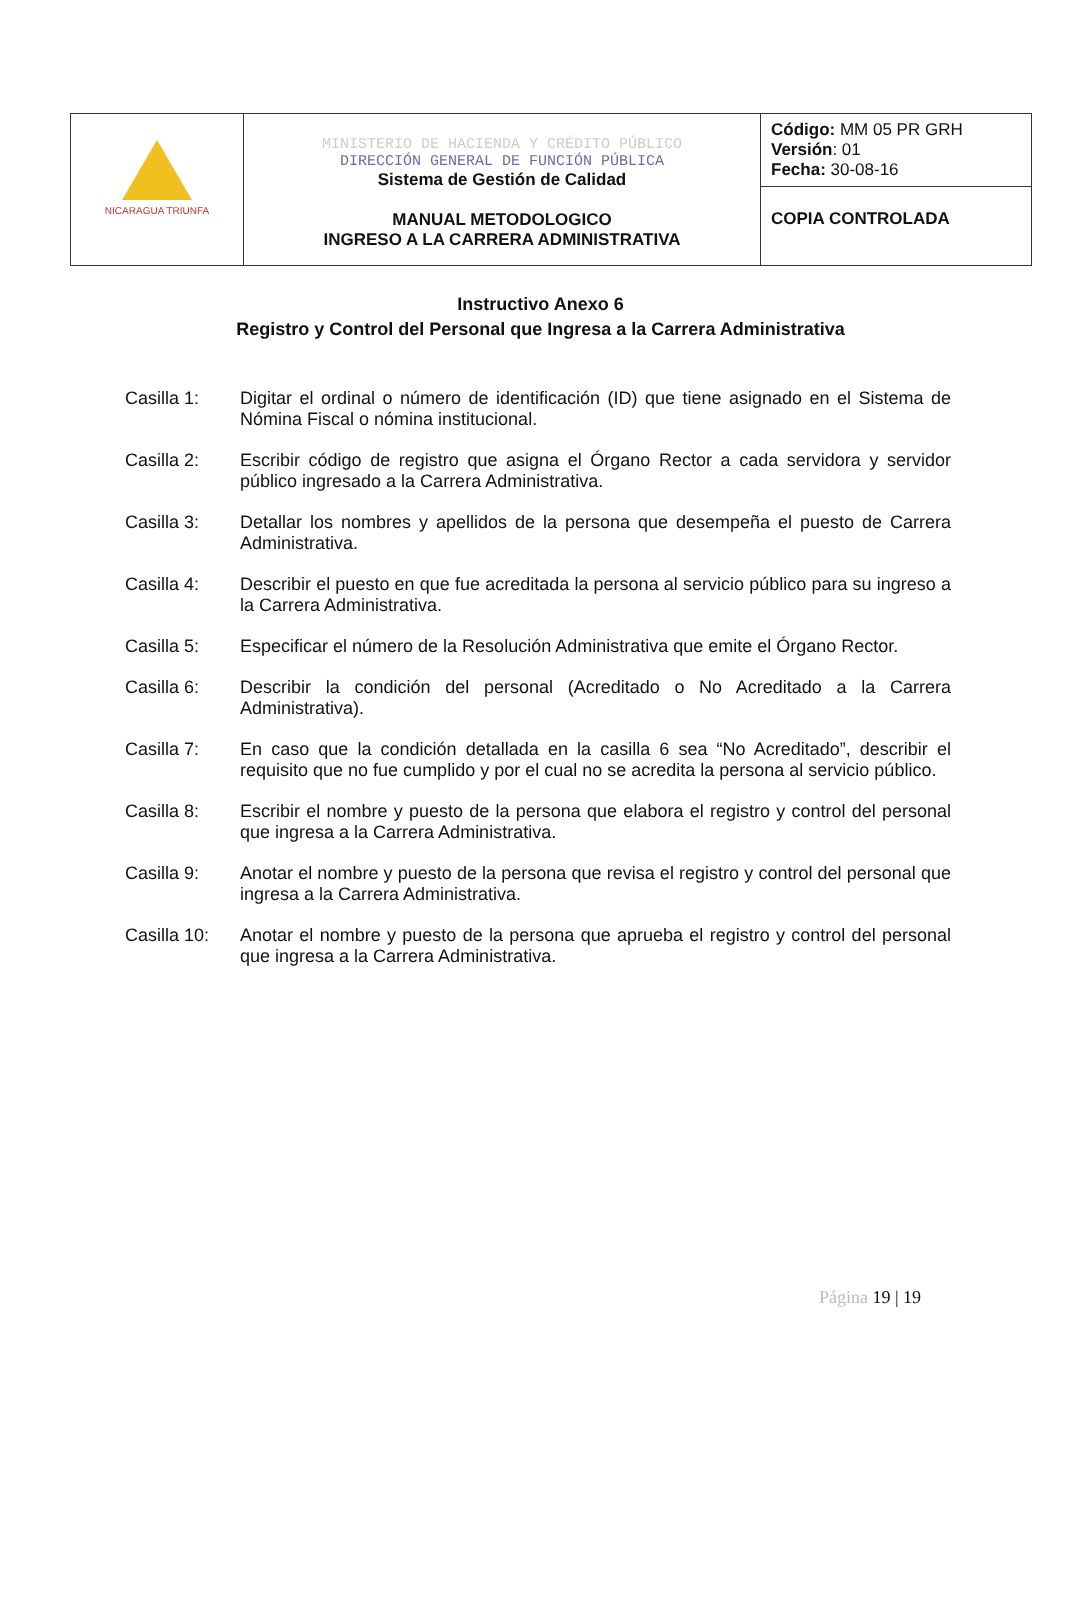| NICARAGUA TRIUNFA | MINISTERIO DE HACIENDA Y CRÉDITO PÚBLICO DIRECCIÓN GENERAL DE FUNCIÓN PÚBLICA Sistema de Gestión de Calidad MANUAL METODOLOGICO INGRESO A LA CARRERA ADMINISTRATIVA | Código: MM 05 PR GRH Versión : 01 Fecha: 30-08-16 |
| | | COPIA CONTROLADA |
Instructivo Anexo 6
Registro y Control del Personal que Ingresa a la Carrera Administrativa
Casilla 1: Digitar el ordinal o número de identificación (ID) que tiene asignado en el Sistema de Nómina Fiscal o nómina institucional.
Casilla 2: Escribir código de registro que asigna el Órgano Rector a cada servidora y servidor público ingresado a la Carrera Administrativa.
Casilla 3: Detallar los nombres y apellidos de la persona que desempeña el puesto de Carrera Administrativa.
Casilla 4: Describir el puesto en que fue acreditada la persona al servicio público para su ingreso a la Carrera Administrativa.
Casilla 5: Especificar el número de la Resolución Administrativa que emite el Órgano Rector.
Casilla 6: Describir la condición del personal (Acreditado o No Acreditado a la Carrera Administrativa).
Casilla 7: En caso que la condición detallada en la casilla 6 sea “No Acreditado”, describir el requisito que no fue cumplido y por el cual no se acredita la persona al servicio público.
Casilla 8: Escribir el nombre y puesto de la persona que elabora el registro y control del personal que ingresa a la Carrera Administrativa.
Casilla 9: Anotar el nombre y puesto de la persona que revisa el registro y control del personal que ingresa a la Carrera Administrativa.
Casilla 10:
Anotar el nombre y puesto de la persona que aprueba el registro y control del personal que ingresa a la Carrera Administrativa.
Página 19 | 19